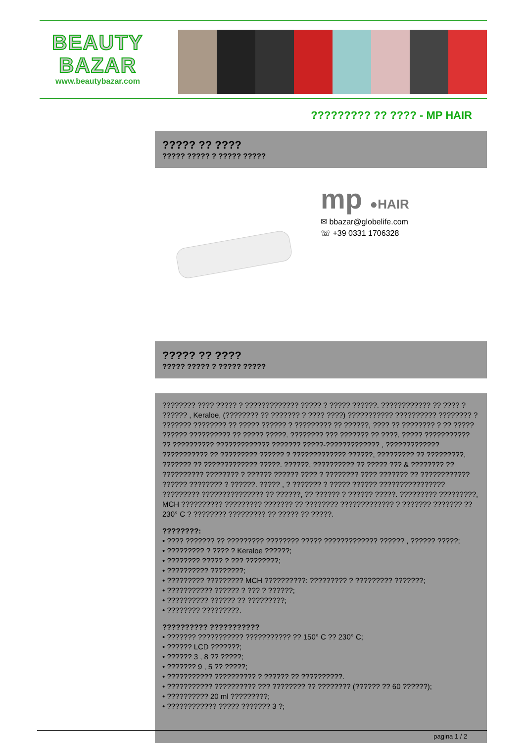BEAUTY
BAZAR
www.beautybazar.com
????????? ?? ???? - MP HAIR
????? ?? ????
????? ????? ? ????? ?????
mp ●HAIR
✉ bbazar@globelife.com
☏ +39 0331 1706328
????? ?? ????
????? ????? ? ????? ?????
???????? ???? ????? ? ????????????? ????? ? ????? ??????. ???????????? ?? ???? ? ?????? , Keraloe, (???????? ?? ??????? ? ???? ????) ??????????? ?????????? ???????? ? ??????? ???????? ?? ????? ?????? ? ????????? ?? ??????, ???? ?? ???????? ? ?? ????? ?????? ?????????? ?? ????? ?????. ???????? ??? ??????? ?? ????. ????? ??????????? ?? ?????????? ????????????? ??????? ?????-????????????? , ????????????? ??????????? ?? ????????? ?????? ? ????????????? ??????, ????????? ?? ?????????, ??????? ?? ????????????? ?????. ??????, ?????????? ?? ????? ??? & ???????? ?? ?????????? ???????? ? ?????? ?????? ???? ? ???????? ???? ??????? ?? ???????????? ?????? ???????? ? ??????. ????? , ? ??????? ? ????? ?????? ???????????????? ????????? ??????????????? ?? ??????, ?? ?????? ? ?????? ?????. ????????? ?????????, MCH ?????????? ????????? ??????? ?? ???????? ????????????? ? ??????? ??????? ?? 230° C ? ???????? ????????? ?? ????? ?? ?????.
????????:
• ???? ??????? ?? ????????? ???????? ????? ????????????? ?????? , ?????? ?????;
• ????????? ? ???? ? Keraloe ??????;
• ???????? ????? ? ??? ????????;
• ?????????? ????????;
• ????????? ????????? MCH ??????????: ????????? ? ????????? ???????;
• ??????????? ?????? ? ??? ? ??????;
• ?????????? ?????? ?? ?????????;
• ???????? ?????????.
?????????? ???????????
• ??????? ??????????? ??????????? ?? 150° C ?? 230° C;
• ?????? LCD ???????;
• ?????? 3 , 8 ?? ?????;
• ??????? 9 , 5 ?? ?????;
• ??????????? ?????????? ? ?????? ?? ??????????.
• ??????????? ?????????? ??? ???????? ?? ???????? (?????? ?? 60 ??????);
• ?????????? 20 ml ?????????;
• ???????????? ????? ??????? 3 ?;
pagina 1 / 2